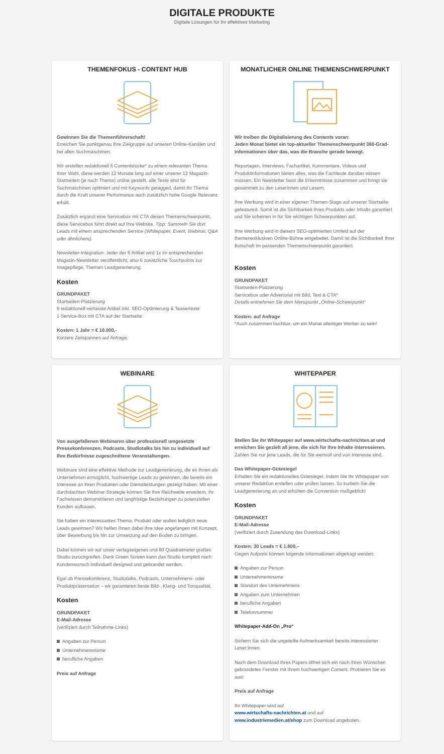DIGITALE PRODUKTE
Digitale Lösungen für Ihr effektives Marketing
THEMENFOKUS - CONTENT HUB
Gewinnen Sie die Themenführerschaft!
Erreichen Sie punktgenau Ihre Zielgruppe auf unseren Online-Kanälen und bei allen Suchmaschinen.
Wir erstellen redaktionell 6 Contentstücke* zu einem relevanten Thema Ihrer Wahl, diese werden 12 Monate lang auf einer unserer 12 Magazin-Startseiten (je nach Thema) online gestellt, alle Texte sind für Suchmaschinen optimiert und mit Keywords getagged, damit Ihr Thema durch die Kraft unserer Performance auch zusätzlich hohe Google Relevanz erhält.
Zusätzlich ergänzt eine Servicebox mit CTA diesen Themenschwerpunkt, diese Servicebox führt direkt auf Ihre Website. Tipp: Sammeln Sie dort Leads mit einem ansprechenden Service (Whitepaper, Event, Webinar, Q&A oder ähnlichem).
Newsletter-Integration: Jeder der 6 Artikel wird 1x im entsprechenden Magazin-Newsletter veröffentlicht, also 6 zusätzliche Touchpoints zur Imagepflege, Themen Leadgenerierung.
Kosten
GRUNDPAKET
Startseiten-Platzierung
6 redaktionell-verfasste Artikel inkl. SEO-Optimierung & Teasertexte
1 Service-Box mit CTA auf der Startseite
Kosten: 1 Jahr = € 10.000,-
Kürzere Zeitspannen auf Anfrage.
MONATLICHER ONLINE THEMENSCHWERPUNKT
Wir treiben die Digitalisierung des Contents voran:
Jeden Monat bietet ein top-aktueller Themenschwerpunkt 360-Grad-Informationen über das, was die Branche gerade bewegt.
Reportagen, Interviews, Fachartikel, Kommentare, Videos und Produktinformationen bieten alles, was die Fachleute darüber wissen müssen. Ein Newsletter fasst die Erkenntnisse zusammen und bringt sie gesammelt zu den Leserinnen und Lesern.
Ihre Werbung wird in einer eigenen Themen-Stage auf unserer Startseite gefeatured. Somit ist die Sichtbarkeit Ihres Produkts oder Inhalts garantiert und Sie scheinen in für Sie wichtigen Schwerpunkten auf.
Ihre Werbung wird in diesem SEO-optimierten Umfeld auf der themenexklusiven Online-Bühne eingebettet. Damit ist die Sichtbarkeit Ihrer Botschaft im passenden Themenschwerpunkt garantiert.
Kosten
GRUNDPAKET
Startseiten-Platzierung
Servicebox oder Advertorial mit Bild, Text & CTA*
Details entnehmen Sie dem Menüpunkt „Online-Schwerpunkt“
Kosten: auf Anfrage
*Auch zusammen buchbar, um ein Monat alleiniger Werber zu sein!
WEBINARE
Von ausgefallenen Webinaren über professionell umgesetzte Pressekonferenzen, Podcasts, Studiotalks bis hin zu individuell auf Ihre Bedürfnisse zugeschnittene Veranstaltungen.
Webinare sind eine effektive Methode zur Leadgenerierung, die es Ihnen als Unternehmen ermöglicht, hochwertige Leads zu gewinnen, die bereits ein Interesse an ihren Produkten oder Dienstleistungen gezeigt haben. Mit einer durchdachten Webinar-Strategie können Sie Ihre Reichweite erweitern, ihr Fachwissen demonstrieren und langfristige Beziehungen zu potenziellen Kunden aufbauen.
Sie haben ein interessantes Thema, Produkt oder wollen lediglich neue Leads gewinnen? Wir helfen Ihnen dabei Ihre Idee angefangen mit Konzept, über Bewerbung bis hin zur Umsetzung auf den Boden zu bringen.
Dabei können wir auf unser verlagseigenes und 80 Quadratmeter großes Studio zurückgreifen. Dank Green Screen kann das Studio komplett nach Kundenwunsch individuell designed und gebrandet werden.
Egal ob Pressekonferenz, Studiotalks, Podcasts, Unternehmens- oder Produktpräsentation – wir garantieren beste Bild-, Klang- und Tonqualität.
Kosten
GRUNDPAKET
E-Mail-Adresse
(verifiziert durch Teilnahme-Links)
Angaben zur Person
Unternehmensname
berufliche Angaben
Preis auf Anfrage
WHITEPAPER
Stellen Sie Ihr Whitepaper auf www.wirtschafts-nachrichten.at und erreichen Sie gezielt all jene, die sich für Ihre Inhalte interessieren.
Zahlen Sie nur jene Leads, die für Sie wertvoll und von Interesse sind.
Das Whitepaper-Gütesiegel
Erhalten Sie ein redaktionelles Gütesiegel, indem Sie Ihr Whitepaper von unserer Redaktion erstellen oder prüfen lassen. So kurbeln Sie die Leadgenerierung an und erhöhen die Conversion maßgeblich!
Kosten
GRUNDPAKET
E-Mail-Adresse
(verifiziert durch Zusendung des Download-Links)
Kosten: 30 Leads = € 1.800,–
Gegen Aufpreis können folgende Informationen abgefragt werden:
Angaben zur Person
Unternehmensname
Standort des Unternehmens
Angaben zum Unternehmen
berufliche Angaben
Telefonnummer
Whitepaper-Add-On „Pro“
Sichern Sie sich die ungeteilte Aufmerksamkeit bereits interessierter Leser:innen.
Nach dem Download Ihres Papers öffnet sich ein nach Ihren Wünschen gebrandetes Fenster mit Ihrem hochwertigen Content. Probieren Sie es aus!
Preis auf Anfrage
Ihr Whitepaper wird auf
www.wirtschafts-nachrichten.at und auf
www.industriemedien.at/shop zum Download angeboten.